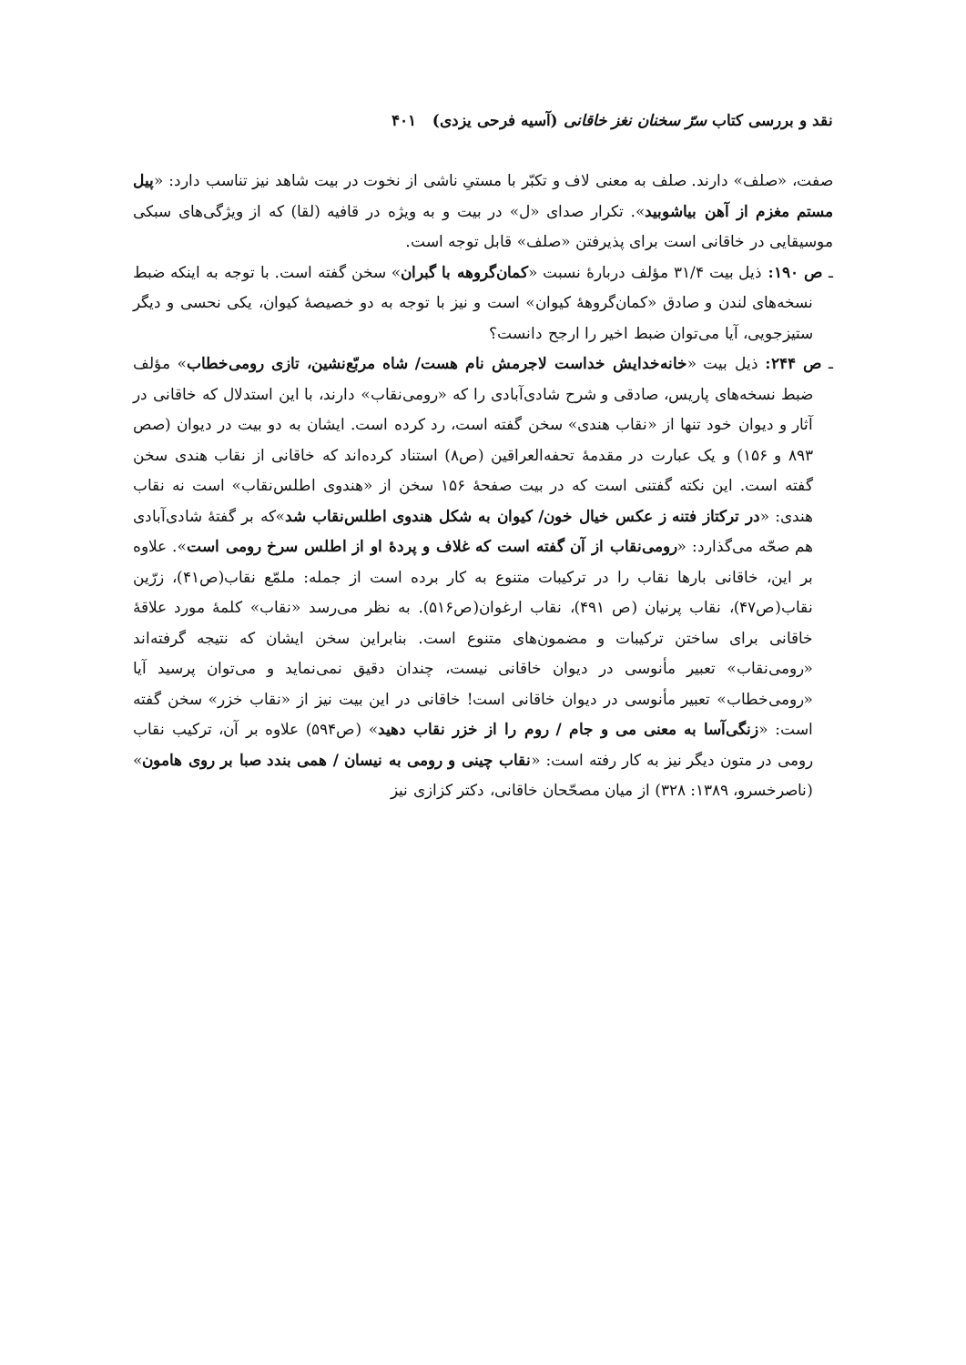نقد و بررسی کتاب سرّ سخنان نغز خاقانی (آسیه فرحی یزدی) ۴۰۱
صفت، «صلف» دارند. صلف به معنی لاف و تکبّر با مستیِ ناشی از نخوت در بیت شاهد نیز تناسب دارد: «پیل مستم مغزم از آهن بیاشوبید». تکرار صدای «ل» در بیت و به ویژه در قافیه (لقا) که از ویژگی‌های سبکی موسیقایی در خاقانی است برای پذیرفتن «صلف» قابل توجه است.
ـ ص ۱۹۰: ذیل بیت ۳۱/۴ مؤلف دربارهٔ نسبت «کمان‌گروهه با گبران» سخن گفته است. با توجه به اینکه ضبط نسخه‌های لندن و صادق «کمان‌گروههٔ کیوان» است و نیز با توجه به دو خصیصهٔ کیوان، یکی نحسی و دیگر ستیزجویی، آیا می‌توان ضبط اخیر را ارجح دانست؟
ـ ص ۲۴۴: ذیل بیت «خانه‌خدایش خداست لاجرمش نام هست/ شاه مربّع‌نشین، تازی رومی‌خطاب» مؤلف ضبط نسخه‌های پاریس، صادقی و شرح شادی‌آبادی را که «رومی‌نقاب» دارند، با این استدلال که خاقانی در آثار و دیوان خود تنها از «نقاب هندی» سخن گفته است، رد کرده است. ایشان به دو بیت در دیوان (صص ۸۹۳ و ۱۵۶) و یک عبارت در مقدمهٔ تحفه‌العراقین (ص۸) استناد کرده‌اند که خاقانی از نقاب هندی سخن گفته است. این نکته گفتنی است که در بیت صفحهٔ ۱۵۶ سخن از «هندوی اطلس‌نقاب» است نه نقاب هندی: «در ترکتاز فتنه ز عکس خیال خون/ کیوان به شکل هندوی اطلس‌نقاب شد»که بر گفتهٔ شادی‌آبادی هم صحّه می‌گذارد: «رومی‌نقاب از آن گفته است که غلاف و پردهٔ او از اطلس سرخ رومی است». علاوه بر این، خاقانی بارها نقاب را در ترکیبات متنوع به کار برده است از جمله: ملمّع نقاب(ص۴۱)، زرّین نقاب(ص۴۷)، نقاب پرنیان (ص ۴۹۱)، نقاب ارغوان(ص۵۱۶). به نظر می‌رسد «نقاب» کلمهٔ مورد علاقهٔ خاقانی برای ساختن ترکیبات و مضمون‌های متنوع است. بنابراین سخن ایشان که نتیجه گرفته‌اند «رومی‌نقاب» تعبیر مأنوسی در دیوان خاقانی نیست، چندان دقیق نمی‌نماید و می‌توان پرسید آیا «رومی‌خطاب» تعبیر مأنوسی در دیوان خاقانی است! خاقانی در این بیت نیز از «نقاب خزر» سخن گفته است: «زنگی‌آسا به معنی می و جام / روم را از خزر نقاب دهید» (ص۵۹۴) علاوه بر آن، ترکیب نقاب رومی در متون دیگر نیز به کار رفته است: «نقاب چینی و رومی به نیسان / همی بندد صبا بر روی هامون» (ناصرخسرو، ۱۳۸۹: ۳۲۸) از میان مصحّحان خاقانی، دکتر کزازی نیز